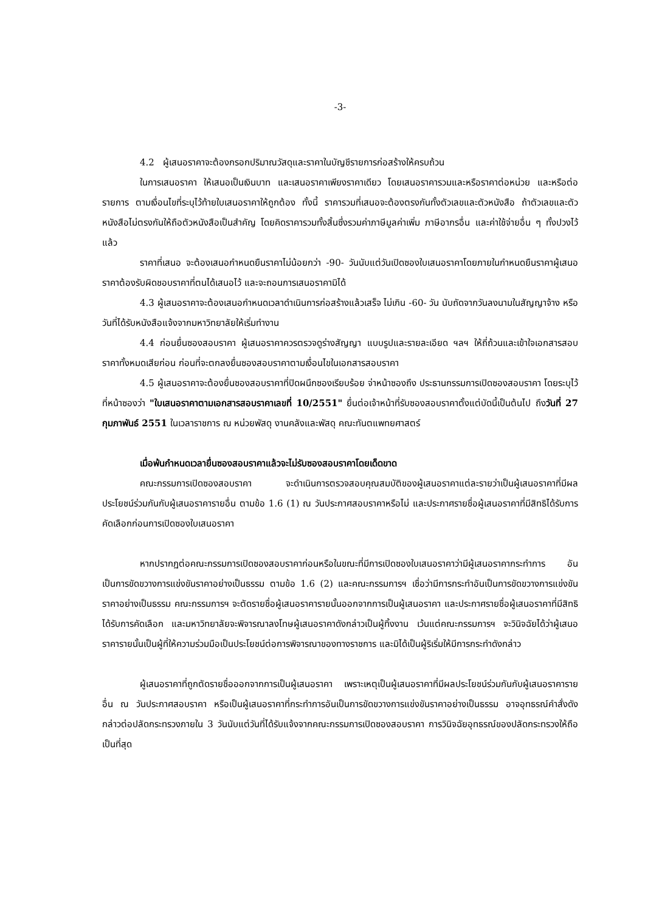-3-
4.2 ผู้เสนอราคาจะต้องกรอกปริมาณวัสดุและราคาในบัญชีรายการก่อสร้างให้ครบถ้วน
ในการเสนอราคา ให้เสนอเป็นเงินบาท และเสนอราคาเพียงราคาเดียว โดยเสนอราคารวมและหรือราคาต่อหน่วย และหรือต่อรายการ ตามเงื่อนไขที่ระบุไว้ท้ายใบเสนอราคาให้ถูกต้อง ทั้งนี้ ราคารวมที่เสนอจะต้องตรงกันทั้งตัวเลขและตัวหนังสือ ถ้าตัวเลขและตัวหนังสือไม่ตรงกันให้ถือตัวหนังสือเป็นสำคัญ โดยคิดราคารวมทั้งสิ้นซึ่งรวมค่าภาษีมูลค่าเพิ่ม ภาษีอากรอื่น และค่าใช้จ่ายอื่น ๆ ทั้งปวงไว้แล้ว
ราคาที่เสนอ จะต้องเสนอกำหนดยืนราคาไม่น้อยกว่า -90- วันนับแต่วันเปิดซองใบเสนอราคาโดยภายในกำหนดยืนราคาผู้เสนอราคาต้องรับผิดชอบราคาที่ตนได้เสนอไว้ และจะถอนการเสนอราคามิได้
4.3 ผู้เสนอราคาจะต้องเสนอกำหนดเวลาดำเนินการก่อสร้างแล้วเสร็จ ไม่เกิน -60- วัน นับถัดจากวันลงนามในสัญญาจ้าง หรือวันที่ได้รับหนังสือแจ้งจากมหาวิทยาลัยให้เริ่มทำงาน
4.4 ก่อนยื่นซองสอบราคา ผู้เสนอราคาควรตรวจดูร่างสัญญา แบบรูปและรายละเอียด ฯลฯ ให้ถี่ถ้วนและเข้าใจเอกสารสอบราคาทั้งหมดเสียก่อน ก่อนที่จะตกลงยื่นซองสอบราคาตามเงื่อนไขในเอกสารสอบราคา
4.5 ผู้เสนอราคาจะต้องยื่นซองสอบราคาที่ปิดผนึกซองเรียบร้อย จ่าหน้าซองถึง ประธานกรรมการเปิดซองสอบราคา โดยระบุไว้ที่หน้าซองว่า "ใบเสนอราคาตามเอกสารสอบราคาเลขที่ 10/2551" ยื่นต่อเจ้าหน้าที่รับซองสอบราคาตั้งแต่บัดนี้เป็นต้นไป ถึงวันที่ 27 กุมภาพันธ์ 2551 ในเวลาราชการ ณ หน่วยพัสดุ งานคลังและพัสดุ คณะทันตแพทยศาสตร์
เมื่อพ้นกำหนดเวลายื่นซองสอบราคาแล้วจะไม่รับซองสอบราคาโดยเด็ดขาด
คณะกรรมการเปิดซองสอบราคา จะดำเนินการตรวจสอบคุณสมบัติของผู้เสนอราคาแต่ละรายว่าเป็นผู้เสนอราคาที่มีผลประโยชน์ร่วมกันกับผู้เสนอราคารายอื่น ตามข้อ 1.6 (1) ณ วันประกาศสอบราคาหรือไม่ และประกาศรายชื่อผู้เสนอราคาที่มีสิทธิได้รับการคัดเลือกก่อนการเปิดซองใบเสนอราคา
หากปรากฏต่อคณะกรรมการเปิดซองสอบราคาก่อนหรือในขณะที่มีการเปิดซองใบเสนอราคาว่ามีผู้เสนอราคากระทำการ อันเป็นการขัดขวางการแข่งขันราคาอย่างเป็นธรรม ตามข้อ 1.6 (2) และคณะกรรมการฯ เชื่อว่ามีการกระทำอันเป็นการขัดขวางการแข่งขันราคาอย่างเป็นธรรม คณะกรรมการฯ จะตัดรายชื่อผู้เสนอราคารายนั้นออกจากการเป็นผู้เสนอราคา และประกาศรายชื่อผู้เสนอราคาที่มีสิทธิได้รับการคัดเลือก และมหาวิทยาลัยจะพิจารณาลงโทษผู้เสนอราคาดังกล่าวเป็นผู้ทิ้งงาน เว้นแต่คณะกรรมการฯ จะวินิจฉัยได้ว่าผู้เสนอราคารายนั้นเป็นผู้ที่ให้ความร่วมมือเป็นประโยชน์ต่อการพิจารณาของทางราชการ และมิได้เป็นผู้ริเริ่มให้มีการกระทำดังกล่าว
ผู้เสนอราคาที่ถูกตัดรายชื่อออกจากการเป็นผู้เสนอราคา เพราะเหตุเป็นผู้เสนอราคาที่มีผลประโยชน์ร่วมกันกับผู้เสนอราคารายอื่น ณ วันประกาศสอบราคา หรือเป็นผู้เสนอราคาที่กระทำการอันเป็นการขัดขวางการแข่งขันราคาอย่างเป็นธรรม อาจอุทธรณ์คำสั่งดังกล่าวต่อปลัดกระทรวงภายใน 3 วันนับแต่วันที่ได้รับแจ้งจากคณะกรรมการเปิดซองสอบราคา การวินิจฉัยอุทธรณ์ของปลัดกระทรวงให้ถือเป็นที่สุด